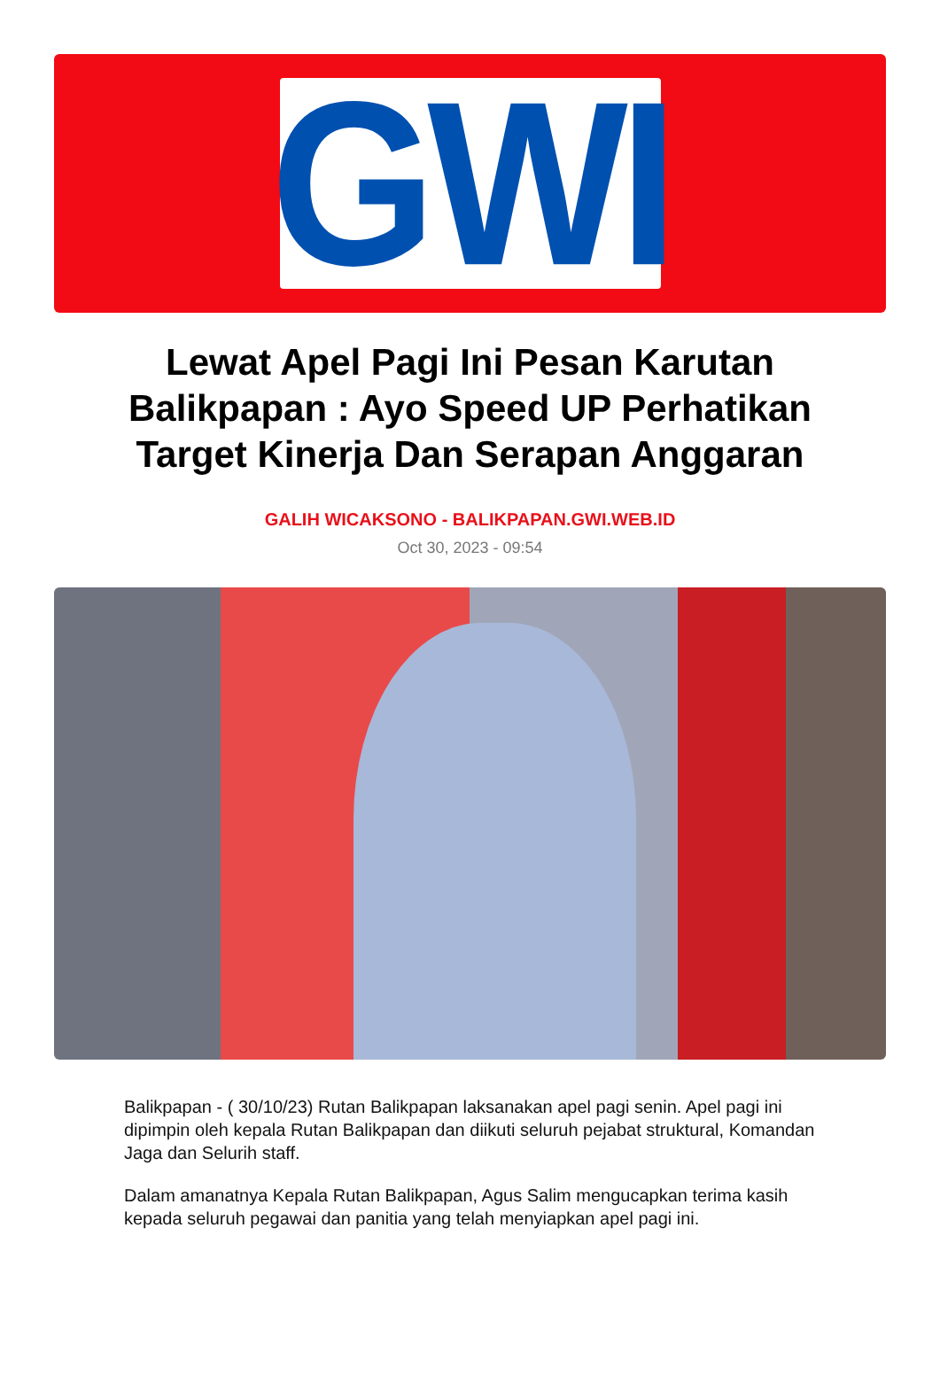GWI
Lewat Apel Pagi Ini Pesan Karutan Balikpapan : Ayo Speed UP Perhatikan Target Kinerja Dan Serapan Anggaran
GALIH WICAKSONO - BALIKPAPAN.GWI.WEB.ID
Oct 30, 2023 - 09:54
Balikpapan - ( 30/10/23) Rutan Balikpapan laksanakan apel pagi senin. Apel pagi ini dipimpin oleh kepala Rutan Balikpapan dan diikuti seluruh pejabat struktural, Komandan Jaga dan Selurih staff.
Dalam amanatnya Kepala Rutan Balikpapan, Agus Salim mengucapkan terima kasih kepada seluruh pegawai dan panitia yang telah menyiapkan apel pagi ini.